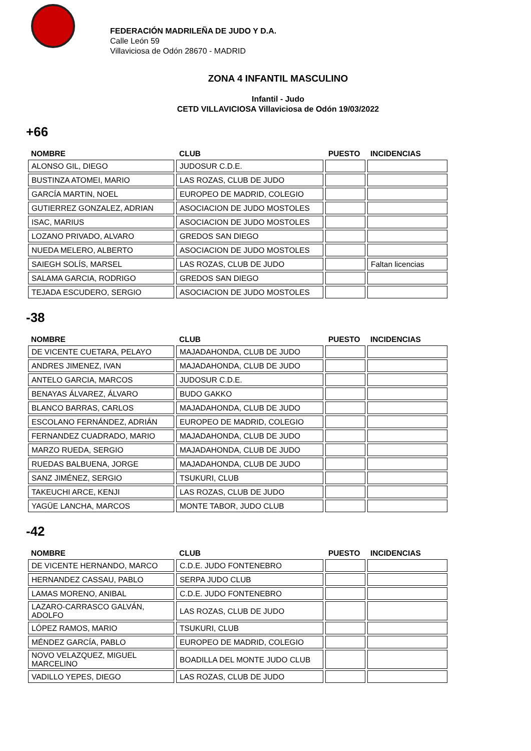FEDERACIÓN MADRILEÑA DE JUDO Y D.A.
Calle León 59
Villaviciosa de Odón 28670 - MADRID
ZONA 4 INFANTIL MASCULINO
Infantil - Judo
CETD VILLAVICIOSA Villaviciosa de Odón 19/03/2022
+66
| NOMBRE | CLUB | PUESTO | INCIDENCIAS |
| --- | --- | --- | --- |
| ALONSO GIL, DIEGO | JUDOSUR C.D.E. | | |
| BUSTINZA ATOMEI, MARIO | LAS ROZAS, CLUB DE JUDO | | |
| GARCÍA MARTIN, NOEL | EUROPEO DE MADRID, COLEGIO | | |
| GUTIERREZ GONZALEZ, ADRIAN | ASOCIACION DE JUDO MOSTOLES | | |
| ISAC, MARIUS | ASOCIACION DE JUDO MOSTOLES | | |
| LOZANO PRIVADO, ALVARO | GREDOS SAN DIEGO | | |
| NUEDA MELERO, ALBERTO | ASOCIACION DE JUDO MOSTOLES | | |
| SAIEGH SOLÍS, MARSEL | LAS ROZAS, CLUB DE JUDO | | Faltan licencias |
| SALAMA GARCIA, RODRIGO | GREDOS SAN DIEGO | | |
| TEJADA ESCUDERO, SERGIO | ASOCIACION DE JUDO MOSTOLES | | |
-38
| NOMBRE | CLUB | PUESTO | INCIDENCIAS |
| --- | --- | --- | --- |
| DE VICENTE CUETARA, PELAYO | MAJADAHONDA, CLUB DE JUDO | | |
| ANDRES JIMENEZ, IVAN | MAJADAHONDA, CLUB DE JUDO | | |
| ANTELO GARCIA, MARCOS | JUDOSUR C.D.E. | | |
| BENAYAS ÁLVAREZ, ÁLVARO | BUDO GAKKO | | |
| BLANCO BARRAS, CARLOS | MAJADAHONDA, CLUB DE JUDO | | |
| ESCOLANO FERNÁNDEZ, ADRIÁN | EUROPEO DE MADRID, COLEGIO | | |
| FERNANDEZ CUADRADO, MARIO | MAJADAHONDA, CLUB DE JUDO | | |
| MARZO RUEDA, SERGIO | MAJADAHONDA, CLUB DE JUDO | | |
| RUEDAS BALBUENA, JORGE | MAJADAHONDA, CLUB DE JUDO | | |
| SANZ JIMÉNEZ, SERGIO | TSUKURI, CLUB | | |
| TAKEUCHI ARCE, KENJI | LAS ROZAS, CLUB DE JUDO | | |
| YAGÜE LANCHA, MARCOS | MONTE TABOR, JUDO CLUB | | |
-42
| NOMBRE | CLUB | PUESTO | INCIDENCIAS |
| --- | --- | --- | --- |
| DE VICENTE HERNANDO, MARCO | C.D.E. JUDO FONTENEBRO | | |
| HERNANDEZ CASSAU, PABLO | SERPA JUDO CLUB | | |
| LAMAS MORENO, ANIBAL | C.D.E. JUDO FONTENEBRO | | |
| LAZARO-CARRASCO GALVÁN, ADOLFO | LAS ROZAS, CLUB DE JUDO | | |
| LÓPEZ RAMOS, MARIO | TSUKURI, CLUB | | |
| MÉNDEZ GARCÍA, PABLO | EUROPEO DE MADRID, COLEGIO | | |
| NOVO VELAZQUEZ, MIGUEL MARCELINO | BOADILLA DEL MONTE JUDO CLUB | | |
| VADILLO YEPES, DIEGO | LAS ROZAS, CLUB DE JUDO | | |